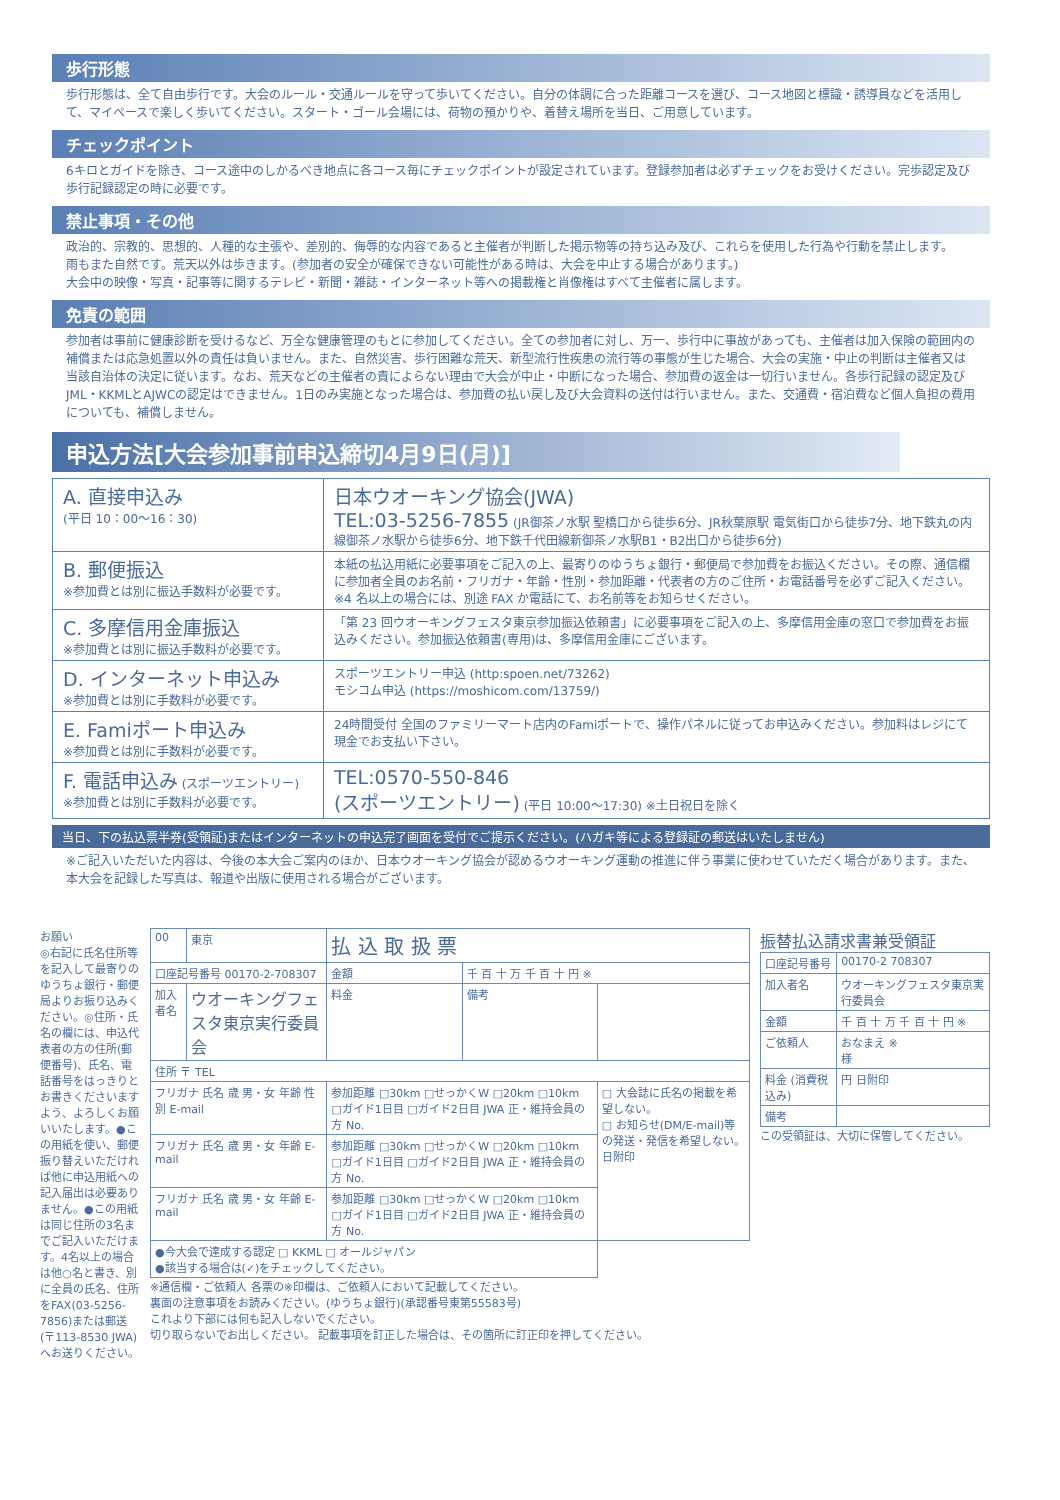歩行形態
歩行形態は、全て自由歩行です。大会のルール・交通ルールを守って歩いてください。自分の体調に合った距離コースを選び、コース地図と標識・誘導員などを活用して、マイペースで楽しく歩いてください。スタート・ゴール会場には、荷物の預かりや、着替え場所を当日、ご用意しています。
チェックポイント
6キロとガイドを除き、コース途中のしかるべき地点に各コース毎にチェックポイントが設定されています。登録参加者は必ずチェックをお受けください。完歩認定及び歩行記録認定の時に必要です。
禁止事項・その他
政治的、宗教的、思想的、人種的な主張や、差別的、侮辱的な内容であると主催者が判断した掲示物等の持ち込み及び、これらを使用した行為や行動を禁止します。
雨もまた自然です。荒天以外は歩きます。(参加者の安全が確保できない可能性がある時は、大会を中止する場合があります。)
大会中の映像・写真・記事等に関するテレビ・新聞・雑誌・インターネット等への掲載権と肖像権はすべて主催者に属します。
免責の範囲
参加者は事前に健康診断を受けるなど、万全な健康管理のもとに参加してください。全ての参加者に対し、万一、歩行中に事故があっても、主催者は加入保険の範囲内の補償または応急処置以外の責任は負いません。また、自然災害、歩行困難な荒天、新型流行性疾患の流行等の事態が生じた場合、大会の実施・中止の判断は主催者又は当該自治体の決定に従います。なお、荒天などの主催者の責によらない理由で大会が中止・中断になった場合、参加費の返金は一切行いません。各歩行記録の認定及びJML・KKMLとAJWCの認定はできません。1日のみ実施となった場合は、参加費の払い戻し及び大会資料の送付は行いません。また、交通費・宿泊費など個人負担の費用についても、補償しません。
申込方法[大会参加事前申込締切4月9日(月)]
| A. 直接申込み (平日 10：00〜16：30) | 日本ウオーキング協会(JWA) TEL:03-5256-7855 (JR御茶ノ水駅 聖橋口から徒歩6分、JR秋葉原駅 電気街口から徒歩7分、地下鉄丸の内線御茶ノ水駅から徒歩6分、地下鉄千代田線新御茶ノ水駅B1・B2出口から徒歩6分) |
| B. 郵便振込 ※参加費とは別に振込手数料が必要です。 | 本紙の払込用紙に必要事項をご記入の上、最寄りのゆうちょ銀行・郵便局で参加費をお振込ください。その際、通信欄に参加者全員のお名前・フリガナ・年齢・性別・参加距離・代表者の方のご住所・お電話番号を必ずご記入ください。※4 名以上の場合には、別途 FAX か電話にて、お名前等をお知らせください。 |
| C. 多摩信用金庫振込 ※参加費とは別に振込手数料が必要です。 | 「第 23 回ウオーキングフェスタ東京参加振込依頼書」に必要事項をご記入の上、多摩信用金庫の窓口で参加費をお振込みください。参加振込依頼書(専用)は、多摩信用金庫にございます。 |
| D. インターネット申込み ※参加費とは別に手数料が必要です。 | スポーツエントリー申込 (http:spoen.net/73262) モシコム申込 (https://moshicom.com/13759/) |
| E. Famiポート申込み ※参加費とは別に手数料が必要です。 | 24時間受付 全国のファミリーマート店内のFamiポートで、操作パネルに従ってお申込みください。参加料はレジにて現金でお支払い下さい。 |
| F. 電話申込み (スポーツエントリー) ※参加費とは別に手数料が必要です。 | TEL:0570-550-846 (スポーツエントリー) (平日 10:00〜17:30) ※土日祝日を除く |
当日、下の払込票半券(受領証)またはインターネットの申込完了画面を受付でご提示ください。(ハガキ等による登録証の郵送はいたしません)
※ご記入いただいた内容は、今後の本大会ご案内のほか、日本ウオーキング協会が認めるウオーキング運動の推進に伴う事業に使わせていただく場合があります。また、本大会を記録した写真は、報道や出版に使用される場合がございます。
お願い
◎右記に氏名住所等を記入して最寄りのゆうちょ銀行・郵便局よりお振り込みください。◎住所・氏名の欄には、申込代表者の方の住所(郵便番号)、氏名、電話番号をはっきりとお書きくださいますよう、よろしくお願いいたします。●この用紙を使い、郵便振り替えいただければ他に申込用紙への記入届出は必要ありません。●この用紙は同じ住所の3名までご記入いただけます。4名以上の場合は他○名と書き、別に全員の氏名、住所をFAX(03-5256-7856)または郵送(〒113-8530 JWA)へお送りください。
| 00 | 東京 | 払 込 取 扱 票 | | | |
| 口座記号番号 00170-2-708307 | | | 金額 | 千 百 十 万 千 百 十 円 ※ | |
| 加入者名 | ウオーキングフェスタ東京実行委員会 | | 料金 | 備考 | |
| 住所 〒 TEL | | | | | |
| フリガナ 氏名 歳 男・女 年齢 性別 E-mail | | | 参加距離 □30km □せっかくW □20km □10km □ガイド1日目 □ガイド2日目 JWA 正・維持会員の方 No. | | □ 大会誌に氏名の掲載を希望しない。 □ お知らせ(DM/E-mail)等の発送・発信を希望しない。 日附印 |
| フリガナ 氏名 歳 男・女 年齢 E-mail | | | 参加距離 □30km □せっかくW □20km □10km □ガイド1日目 □ガイド2日目 JWA 正・維持会員の方 No. | | |
| フリガナ 氏名 歳 男・女 年齢 E-mail | | | 参加距離 □30km □せっかくW □20km □10km □ガイド1日目 □ガイド2日目 JWA 正・維持会員の方 No. | | |
| ●今大会で達成する認定 □ KKML □ オールジャパン ●該当する場合は(✓)をチェックしてください。 | | | | | |
※通信欄・ご依頼人 各票の※印欄は、ご依頼人において記載してください。
裏面の注意事項をお読みください。(ゆうちょ銀行)(承認番号東第55583号)
これより下部には何も記入しないでください。
切り取らないでお出しください。 記載事項を訂正した場合は、その箇所に訂正印を押してください。
振替払込請求書兼受領証
| 口座記号番号 | 00170-2 708307 |
| 加入者名 | ウオーキングフェスタ東京実行委員会 |
| 金額 | 千 百 十 万 千 百 十 円 ※ |
| ご依頼人 | おなまえ ※ 様 |
| 料金 (消費税込み) | 円 日附印 |
| 備考 | |
この受領証は、大切に保管してください。